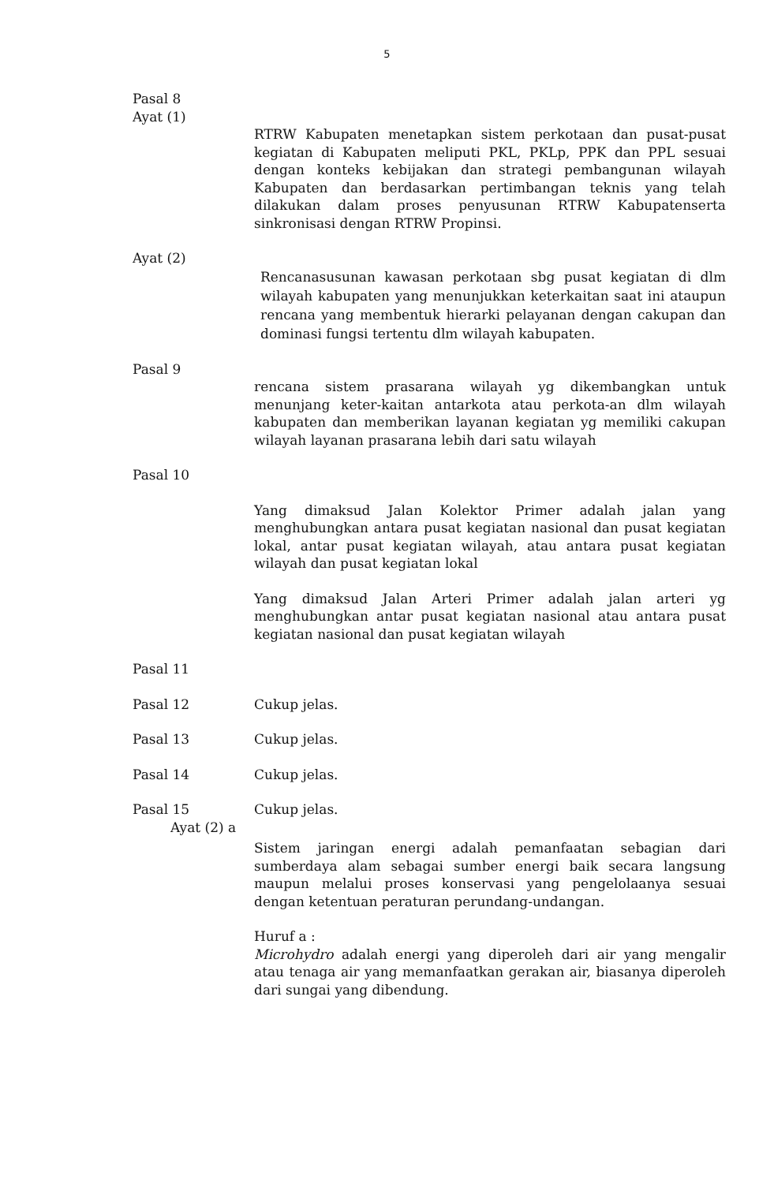5
Pasal 8
Ayat (1)
RTRW Kabupaten menetapkan sistem perkotaan dan pusat-pusat kegiatan di Kabupaten meliputi PKL, PKLp, PPK dan PPL sesuai dengan konteks kebijakan dan strategi pembangunan wilayah Kabupaten dan berdasarkan pertimbangan teknis yang telah dilakukan dalam proses penyusunan RTRW Kabupatenserta sinkronisasi dengan RTRW Propinsi.
Ayat (2)
Rencanasusunan kawasan perkotaan sbg pusat kegiatan di dlm wilayah kabupaten yang menunjukkan keterkaitan saat ini ataupun rencana yang membentuk hierarki pelayanan dengan cakupan dan dominasi fungsi tertentu dlm wilayah kabupaten.
Pasal 9
rencana sistem prasarana wilayah yg dikembangkan untuk menunjang keter-kaitan antarkota atau perkota-an dlm wilayah kabupaten dan memberikan layanan kegiatan yg memiliki cakupan wilayah layanan prasarana lebih dari satu wilayah
Pasal 10
Yang dimaksud Jalan Kolektor Primer adalah jalan yang menghubungkan antara pusat kegiatan nasional dan pusat kegiatan lokal, antar pusat kegiatan wilayah, atau antara pusat kegiatan wilayah dan pusat kegiatan lokal
Yang dimaksud Jalan Arteri Primer adalah jalan arteri yg menghubungkan antar pusat kegiatan nasional atau antara pusat kegiatan nasional dan pusat kegiatan wilayah
Pasal 11
Pasal 12 Cukup jelas.
Pasal 13 Cukup jelas.
Pasal 14 Cukup jelas.
Pasal 15 Cukup jelas.
Ayat (2) a
Sistem jaringan energi adalah pemanfaatan sebagian dari sumberdaya alam sebagai sumber energi baik secara langsung maupun melalui proses konservasi yang pengelolaanya sesuai dengan ketentuan peraturan perundang-undangan.
Huruf a :
Microhydro adalah energi yang diperoleh dari air yang mengalir atau tenaga air yang memanfaatkan gerakan air, biasanya diperoleh dari sungai yang dibendung.